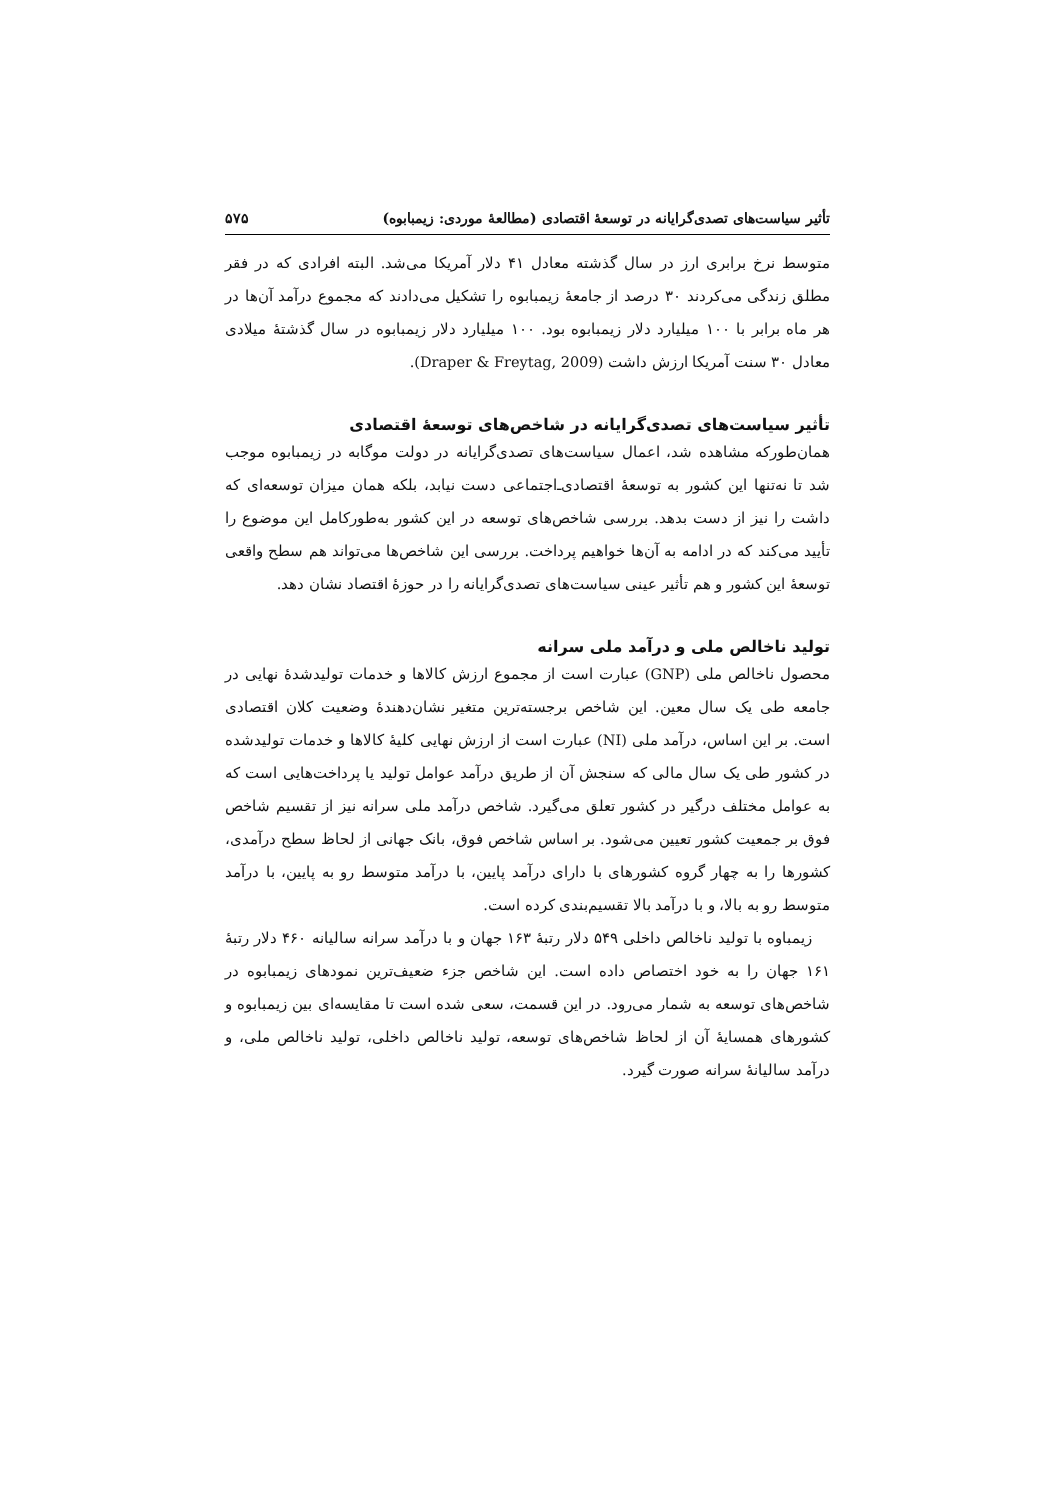تأثیر سیاست‌های تصدی‌گرایانه در توسعهٔ اقتصادی (مطالعهٔ موردی: زیمبابوه) ۵۷۵
متوسط نرخ برابری ارز در سال گذشته معادل ۴۱ دلار آمریکا می‌شد. البته افرادی که در فقر مطلق زندگی می‌کردند ۳۰ درصد از جامعهٔ زیمبابوه را تشکیل می‌دادند که مجموع درآمد آن‌ها در هر ماه برابر با ۱۰۰ میلیارد دلار زیمبابوه بود. ۱۰۰ میلیارد دلار زیمبابوه در سال گذشتهٔ میلادی معادل ۳۰ سنت آمریکا ارزش داشت (Draper & Freytag, 2009).
تأثیر سیاست‌های تصدی‌گرایانه در شاخص‌های توسعهٔ اقتصادی
همان‌طورکه مشاهده شد، اعمال سیاست‌های تصدی‌گرایانه در دولت موگابه در زیمبابوه موجب شد تا نه‌تنها این کشور به توسعهٔ اقتصادی‌ـ‌اجتماعی دست نیابد، بلکه همان میزان توسعه‌ای که داشت را نیز از دست بدهد. بررسی شاخص‌های توسعه در این کشور به‌طورکامل این موضوع را تأیید می‌کند که در ادامه به آن‌ها خواهیم پرداخت. بررسی این شاخص‌ها می‌تواند هم سطح واقعی توسعهٔ این کشور و هم تأثیر عینی سیاست‌های تصدی‌گرایانه را در حوزهٔ اقتصاد نشان دهد.
تولید ناخالص ملی و درآمد ملی سرانه
محصول ناخالص ملی (GNP) عبارت است از مجموع ارزش کالاها و خدمات تولیدشدهٔ نهایی در جامعه طی یک سال معین. این شاخص برجسته‌ترین متغیر نشان‌دهندهٔ وضعیت کلان اقتصادی است. بر این اساس، درآمد ملی (NI) عبارت است از ارزش نهایی کلیهٔ کالاها و خدمات تولیدشده در کشور طی یک سال مالی که سنجش آن از طریق درآمد عوامل تولید یا پرداخت‌هایی است که به عوامل مختلف درگیر در کشور تعلق می‌گیرد. شاخص درآمد ملی سرانه نیز از تقسیم شاخص فوق بر جمعیت کشور تعیین می‌شود. بر اساس شاخص فوق، بانک جهانی از لحاظ سطح درآمدی، کشورها را به چهار گروه کشورهای با دارای درآمد پایین، با درآمد متوسط رو به پایین، با درآمد متوسط رو به بالا، و با درآمد بالا تقسیم‌بندی کرده است.
زیمباوه با تولید ناخالص داخلی ۵۴۹ دلار رتبهٔ ۱۶۳ جهان و با درآمد سرانه سالیانه ۴۶۰ دلار رتبهٔ ۱۶۱ جهان را به خود اختصاص داده است. این شاخص جزء ضعیف‌ترین نمودهای زیمبابوه در شاخص‌های توسعه به شمار می‌رود. در این قسمت، سعی شده است تا مقایسه‌ای بین زیمبابوه و کشورهای همسایهٔ آن از لحاظ شاخص‌های توسعه، تولید ناخالص داخلی، تولید ناخالص ملی، و درآمد سالیانهٔ سرانه صورت گیرد.